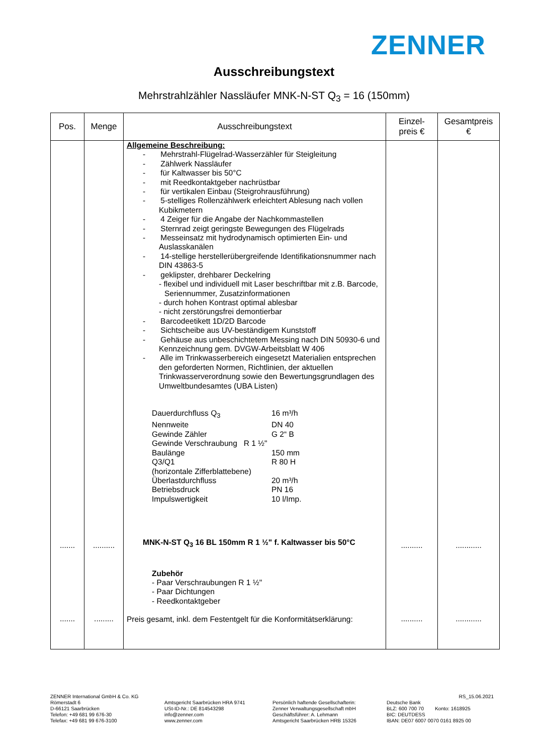ZENNER
Ausschreibungstext
Mehrstrahlzähler Nassläufer MNK-N-ST Q<sub>3</sub> = 16 (150mm)
| Pos. | Menge | Ausschreibungstext | Einzel- preis € | Gesamtpreis € |
| --- | --- | --- | --- | --- |
| ....... ....... | .......... ......... | Allgemeine Beschreibung: - Mehrstrahl-Flügelrad-Wasserzähler für Steigleitung - Zählwerk Nassläufer - für Kaltwasser bis 50°C - mit Reedkontaktgeber nachrüstbar - für vertikalen Einbau (Steigrohrausführung) - 5-stelliges Rollenzählwerk erleichtert Ablesung nach vollen Kubikmetern - 4 Zeiger für die Angabe der Nachkommastellen - Sternrad zeigt geringste Bewegungen des Flügelrads - Messeinsatz mit hydrodynamisch optimierten Ein- und Auslasskanälen - 14-stellige herstellerübergreifende Identifikationsnummer nach DIN 43863-5 - geklipster, drehbarer Deckelring - flexibel und individuell mit Laser beschriftbar mit z.B. Barcode, Seriennummer, Zusatzinformationen - durch hohen Kontrast optimal ablesbar - nicht zerstörungsfrei demontierbar - Barcodeetikett 1D/2D Barcode - Sichtscheibe aus UV-beständigem Kunststoff - Gehäuse aus unbeschichtetem Messing nach DIN 50930-6 und Kennzeichnung gem. DVGW-Arbeitsblatt W 406 - Alle im Trinkwasserbereich eingesetzt Materialien entsprechen den geforderten Normen, Richtlinien, der aktuellen Trinkwasserverordnung sowie den Bewertungsgrundlagen des Umweltbundesamtes (UBA Listen) / Dauerdurchfluss Q<sub>3</sub> / 16 m³/h / / Nennweite / DN 40 / / Gewinde Zähler / G 2“ B / / Gewinde Verschraubung R 1 ½" / / / Baulänge / 150 mm / / Q3/Q1 / R 80 H / / (horizontale Zifferblattebene) / / / Überlastdurchfluss / 20 m³/h / / Betriebsdruck / PN 16 / / Impulswertigkeit / 10 l/Imp. / MNK-N-ST Q<sub>3</sub> 16 BL 150mm R 1 ½" f. Kaltwasser bis 50°C Zubehör - Paar Verschraubungen R 1 ½" - Paar Dichtungen - Reedkontaktgeber Preis gesamt, inkl. dem Festentgelt für die Konformitätserklärung: | .......... .......... | ............ ............ |
ZENNER International GmbH & Co. KG
Römerstadt 6
D-66121 Saarbrücken
Telefon: +49 681 99 676-30
Telefax: +49 681 99 676-3100
Amtsgericht Saarbrücken HRA 9741
USt-ID-Nr.: DE 814543298
info@zenner.com
www.zenner.com
Persönlich haftende Gesellschafterin:
Zenner Verwaltungsgesellschaft mbH
Geschäftsführer: A. Lehmann
Amtsgericht Saarbrücken HRB 15326
RS_15.06.2021
Deutsche Bank
BLZ: 600 700 70 Konto: 1618925
BIC: DEUTDESS
IBAN: DE07 6007 0070 0161 8925 00